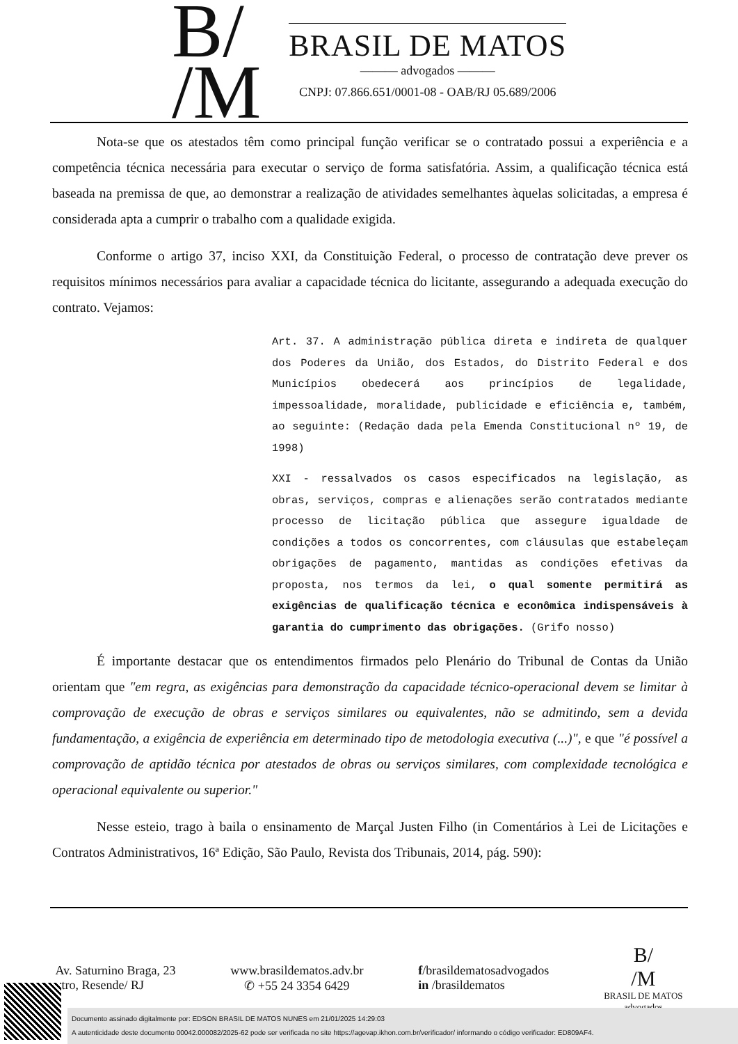B/
/M
BRASIL DE MATOS
——— advogados ———
CNPJ: 07.866.651/0001-08 - OAB/RJ 05.689/2006
Nota-se que os atestados têm como principal função verificar se o contratado possui a experiência e a competência técnica necessária para executar o serviço de forma satisfatória. Assim, a qualificação técnica está baseada na premissa de que, ao demonstrar a realização de atividades semelhantes àquelas solicitadas, a empresa é considerada apta a cumprir o trabalho com a qualidade exigida.
Conforme o artigo 37, inciso XXI, da Constituição Federal, o processo de contratação deve prever os requisitos mínimos necessários para avaliar a capacidade técnica do licitante, assegurando a adequada execução do contrato. Vejamos:
Art. 37. A administração pública direta e indireta de qualquer dos Poderes da União, dos Estados, do Distrito Federal e dos Municípios obedecerá aos princípios de legalidade, impessoalidade, moralidade, publicidade e eficiência e, também, ao seguinte: (Redação dada pela Emenda Constitucional nº 19, de 1998)
XXI - ressalvados os casos especificados na legislação, as obras, serviços, compras e alienações serão contratados mediante processo de licitação pública que assegure igualdade de condições a todos os concorrentes, com cláusulas que estabeleçam obrigações de pagamento, mantidas as condições efetivas da proposta, nos termos da lei, o qual somente permitirá as exigências de qualificação técnica e econômica indispensáveis à garantia do cumprimento das obrigações. (Grifo nosso)
É importante destacar que os entendimentos firmados pelo Plenário do Tribunal de Contas da União orientam que "em regra, as exigências para demonstração da capacidade técnico-operacional devem se limitar à comprovação de execução de obras e serviços similares ou equivalentes, não se admitindo, sem a devida fundamentação, a exigência de experiência em determinado tipo de metodologia executiva (...)", e que "é possível a comprovação de aptidão técnica por atestados de obras ou serviços similares, com complexidade tecnológica e operacional equivalente ou superior."
Nesse esteio, trago à baila o ensinamento de Marçal Justen Filho (in Comentários à Lei de Licitações e Contratos Administrativos, 16ª Edição, São Paulo, Revista dos Tribunais, 2014, pág. 590):
Av. Saturnino Braga, 23
ntro, Resende/ RJ
www.brasildematos.adv.br
✆ +55 24 3354 6429
f/brasildematosadvogados
in /brasildematos
B/
/M
BRASIL DE MATOS
advogados
Documento assinado digitalmente por: EDSON BRASIL DE MATOS NUNES em 21/01/2025 14:29:03
A autenticidade deste documento 00042.000082/2025-62 pode ser verificada no site https://agevap.ikhon.com.br/verificador/ informando o código verificador: ED809AF4.